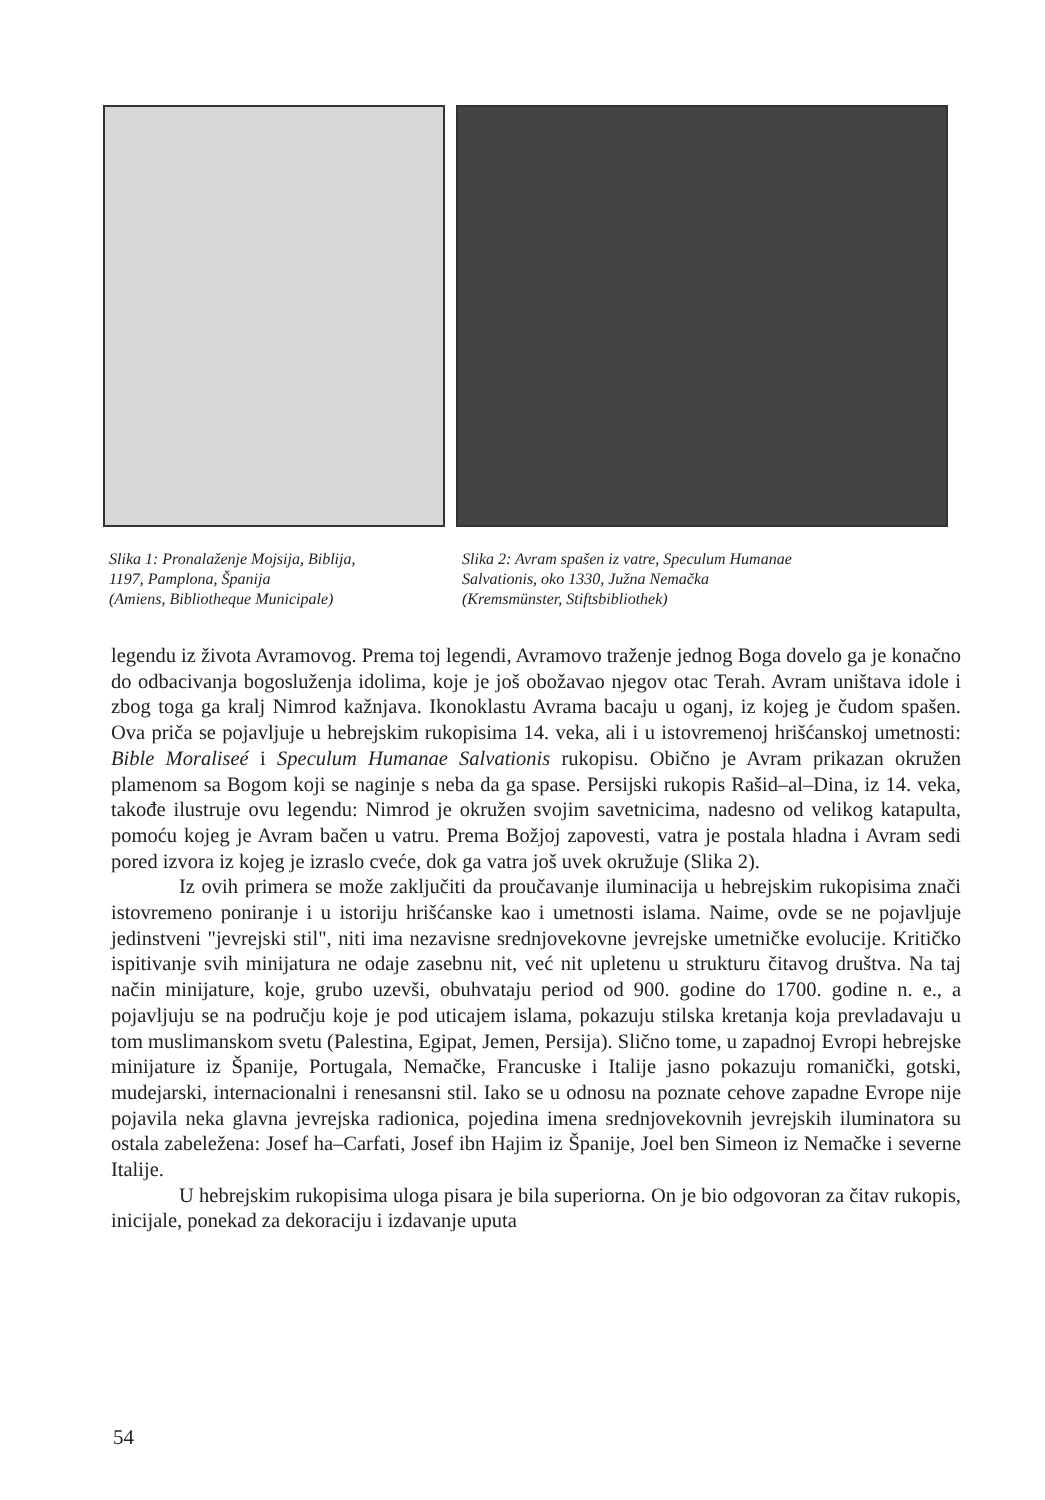Slika 1: Pronalaženje Mojsija, Biblija,
1197, Pamplona, Španija
(Amiens, Bibliotheque Municipale)
Slika 2: Avram spašen iz vatre, Speculum Humanae
Salvationis, oko 1330, Južna Nemačka
(Kremsmünster, Stiftsbibliothek)
legendu iz života Avramovog. Prema toj legendi, Avramovo traženje jednog Boga dovelo ga je konačno do odbacivanja bogosluženja idolima, koje je još obožavao njegov otac Terah. Avram uništava idole i zbog toga ga kralj Nimrod kažnjava. Ikonoklastu Avrama bacaju u oganj, iz kojeg je čudom spašen. Ova priča se pojavljuje u hebrejskim rukopisima 14. veka, ali i u istovremenoj hrišćanskoj umetnosti: Bible Moraliseé i Speculum Humanae Salvationis rukopisu. Obično je Avram prikazan okružen plamenom sa Bogom koji se naginje s neba da ga spase. Persijski rukopis Rašid–al–Dina, iz 14. veka, takođe ilustruje ovu legendu: Nimrod je okružen svojim savetnicima, nadesno od velikog katapulta, pomoću kojeg je Avram bačen u vatru. Prema Božjoj zapovesti, vatra je postala hladna i Avram sedi pored izvora iz kojeg je izraslo cveće, dok ga vatra još uvek okružuje (Slika 2).
Iz ovih primera se može zaključiti da proučavanje iluminacija u hebrejskim rukopisima znači istovremeno poniranje i u istoriju hrišćanske kao i umetnosti islama. Naime, ovde se ne pojavljuje jedinstveni "jevrejski stil", niti ima nezavisne srednjovekovne jevrejske umetničke evolucije. Kritičko ispitivanje svih minijatura ne odaje zasebnu nit, već nit upletenu u strukturu čitavog društva. Na taj način minijature, koje, grubo uzevši, obuhvataju period od 900. godine do 1700. godine n. e., a pojavljuju se na području koje je pod uticajem islama, pokazuju stilska kretanja koja prevladavaju u tom muslimanskom svetu (Palestina, Egipat, Jemen, Persija). Slično tome, u zapadnoj Evropi hebrejske minijature iz Španije, Portugala, Nemačke, Francuske i Italije jasno pokazuju romanički, gotski, mudejarski, internacionalni i renesansni stil. Iako se u odnosu na poznate cehove zapadne Evrope nije pojavila neka glavna jevrejska radionica, pojedina imena srednjovekovnih jevrejskih iluminatora su ostala zabeležena: Josef ha–Carfati, Josef ibn Hajim iz Španije, Joel ben Simeon iz Nemačke i severne Italije.
U hebrejskim rukopisima uloga pisara je bila superiorna. On je bio odgovoran za čitav rukopis, inicijale, ponekad za dekoraciju i izdavanje uputa
54